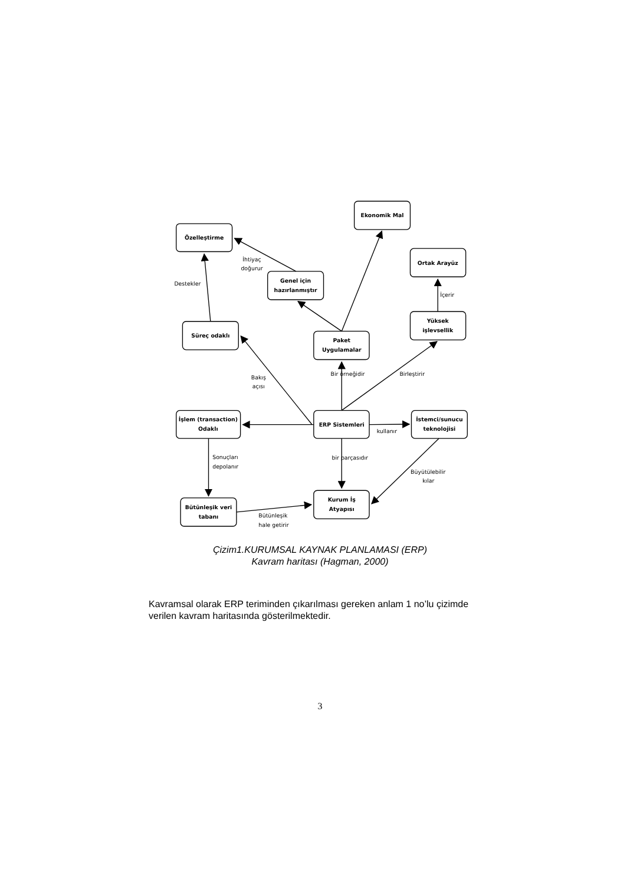Özelleştirme
Ekonomik Mal
Ortak Arayüz
İhtiyaç
doğurur
Destekler
Genel için
hazırlanmıştır
İçerir
Yüksek
işlevsellik
Süreç odaklı
Paket
Uygulamalar
Bir örneğidir
Birleştirir
Bakış
açısı
İşlem (transaction)
Odaklı
ERP Sistemleri
kullanır
İstemci/sunucu
teknolojisi
Sonuçları
depolanır
bir parçasıdır
Büyütülebilir
kılar
Kurum İş
Atyapısı
Bütünleşik veri
tabanı
Bütünleşik
hale getirir
Çizim1.KURUMSAL KAYNAK PLANLAMASI (ERP)
Kavram haritası (Hagman, 2000)
Kavramsal olarak ERP teriminden çıkarılması gereken anlam 1 no’lu çizimde verilen kavram haritasında gösterilmektedir.
3